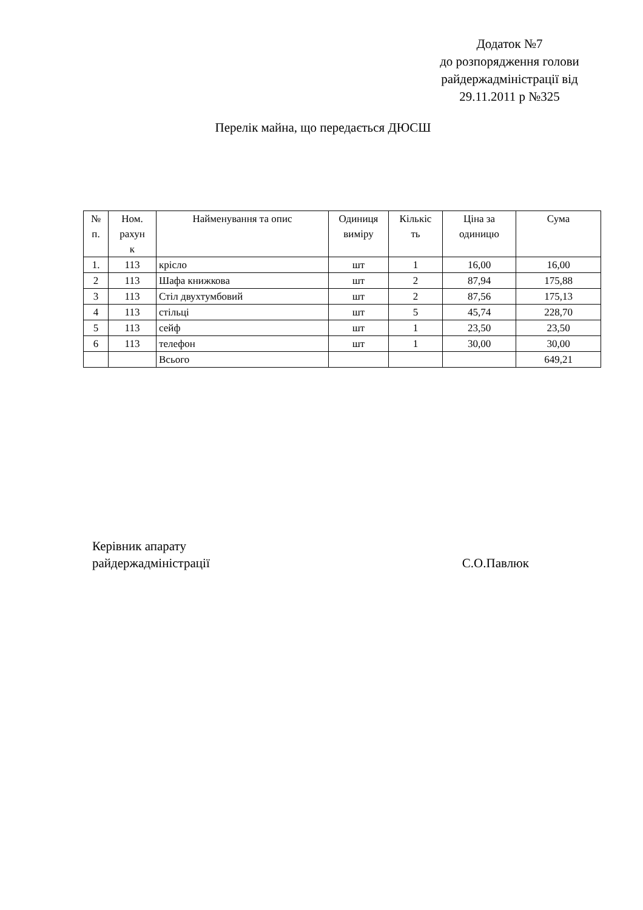Додаток №7
до розпорядження голови
райдержадміністрації від
29.11.2011 р №325
Перелік майна, що передається ДЮСШ
| № п. | Ном. рахун к | Найменування та опис | Одиниця виміру | Кількіс ть | Ціна за одиницю | Сума |
| 1. | 113 | крісло | шт | 1 | 16,00 | 16,00 |
| 2 | 113 | Шафа книжкова | шт | 2 | 87,94 | 175,88 |
| 3 | 113 | Стіл двухтумбовий | шт | 2 | 87,56 | 175,13 |
| 4 | 113 | стільці | шт | 5 | 45,74 | 228,70 |
| 5 | 113 | сейф | шт | 1 | 23,50 | 23,50 |
| 6 | 113 | телефон | шт | 1 | 30,00 | 30,00 |
| | | Всього | | | | 649,21 |
Керівник апарату
райдержадміністрації
С.О.Павлюк